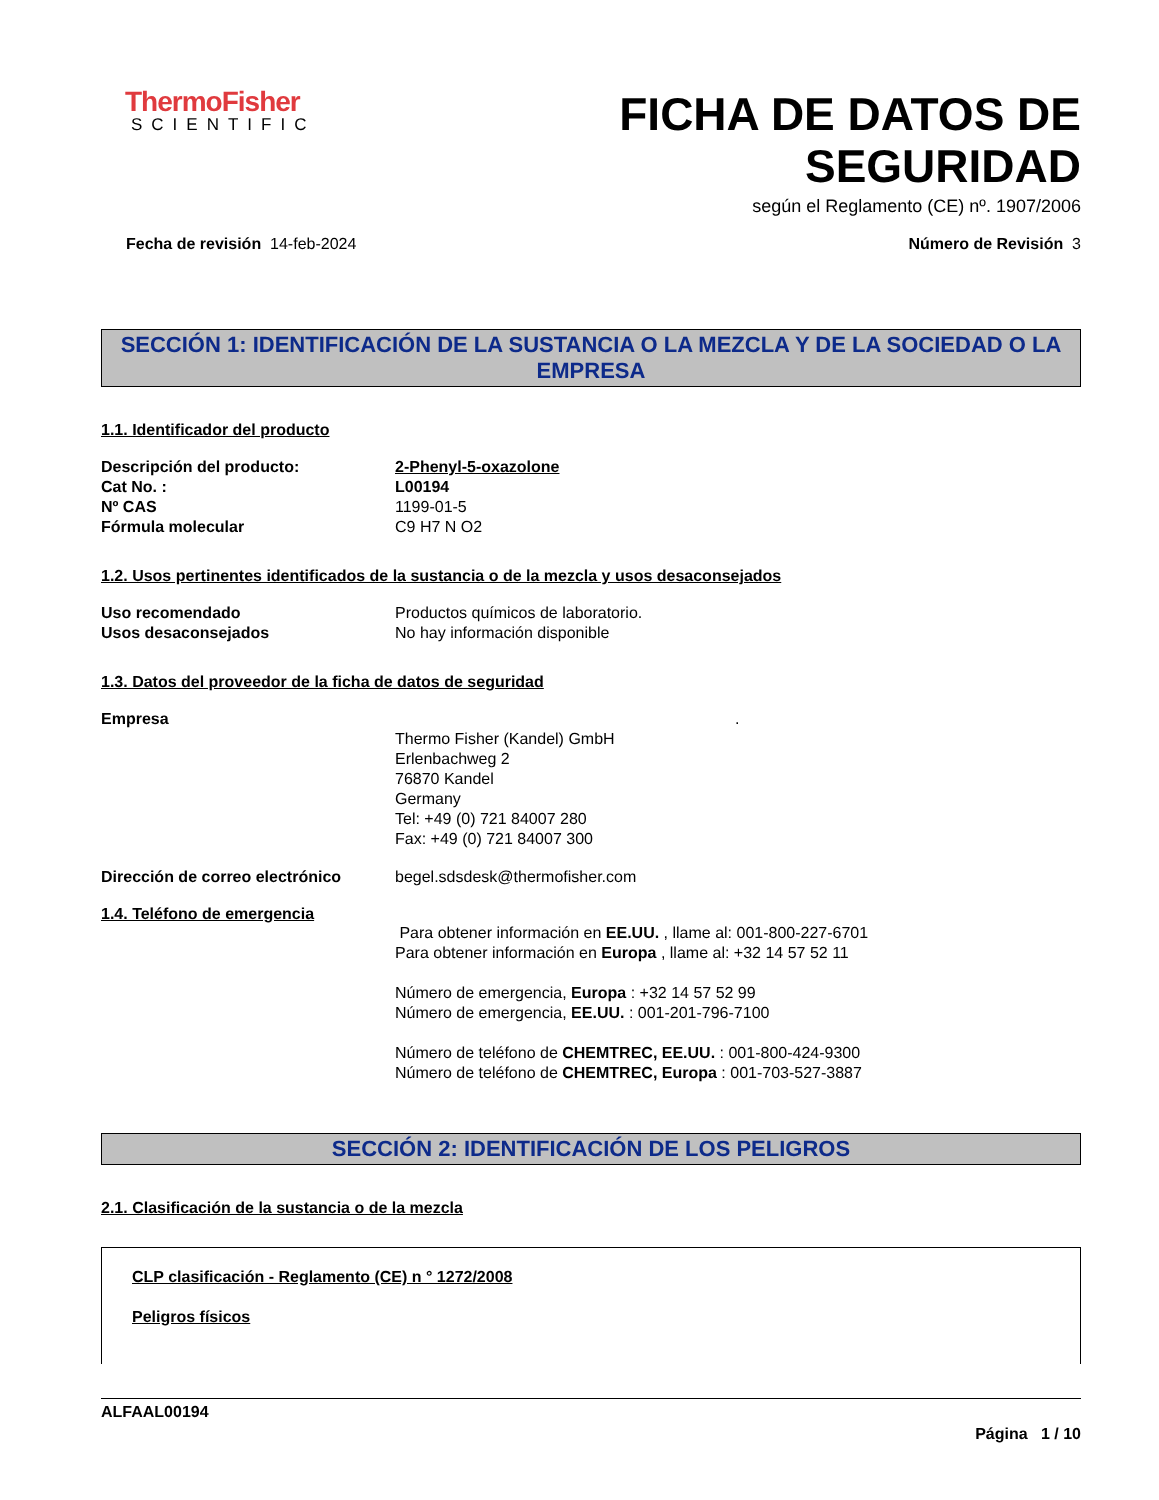ThermoFisher
SCIENTIFIC
FICHA DE DATOS DE
SEGURIDAD
según el Reglamento (CE) nº. 1907/2006
Fecha de revisión 14-feb-2024 Número de Revisión 3
SECCIÓN 1: IDENTIFICACIÓN DE LA SUSTANCIA O LA MEZCLA Y DE LA SOCIEDAD O LA EMPRESA
1.1. Identificador del producto
Descripción del producto: 2-Phenyl-5-oxazolone
Cat No. : L00194
Nº CAS 1199-01-5
Fórmula molecular C9 H7 N O2
1.2. Usos pertinentes identificados de la sustancia o de la mezcla y usos desaconsejados
Uso recomendado Productos químicos de laboratorio.
Usos desaconsejados No hay información disponible
1.3. Datos del proveedor de la ficha de datos de seguridad
Empresa .
Thermo Fisher (Kandel) GmbH
Erlenbachweg 2
76870 Kandel
Germany
Tel: +49 (0) 721 84007 280
Fax: +49 (0) 721 84007 300
Dirección de correo electrónico
begel.sdsdesk@thermofisher.com
1.4. Teléfono de emergencia
Para obtener información en EE.UU. , llame al: 001-800-227-6701
Para obtener información en Europa , llame al: +32 14 57 52 11
Número de emergencia, Europa : +32 14 57 52 99
Número de emergencia, EE.UU. : 001-201-796-7100
Número de teléfono de CHEMTREC, EE.UU. : 001-800-424-9300
Número de teléfono de CHEMTREC, Europa : 001-703-527-3887
SECCIÓN 2: IDENTIFICACIÓN DE LOS PELIGROS
2.1. Clasificación de la sustancia o de la mezcla
CLP clasificación - Reglamento (CE) n ° 1272/2008
Peligros físicos
ALFAAL00194
Página 1 / 10